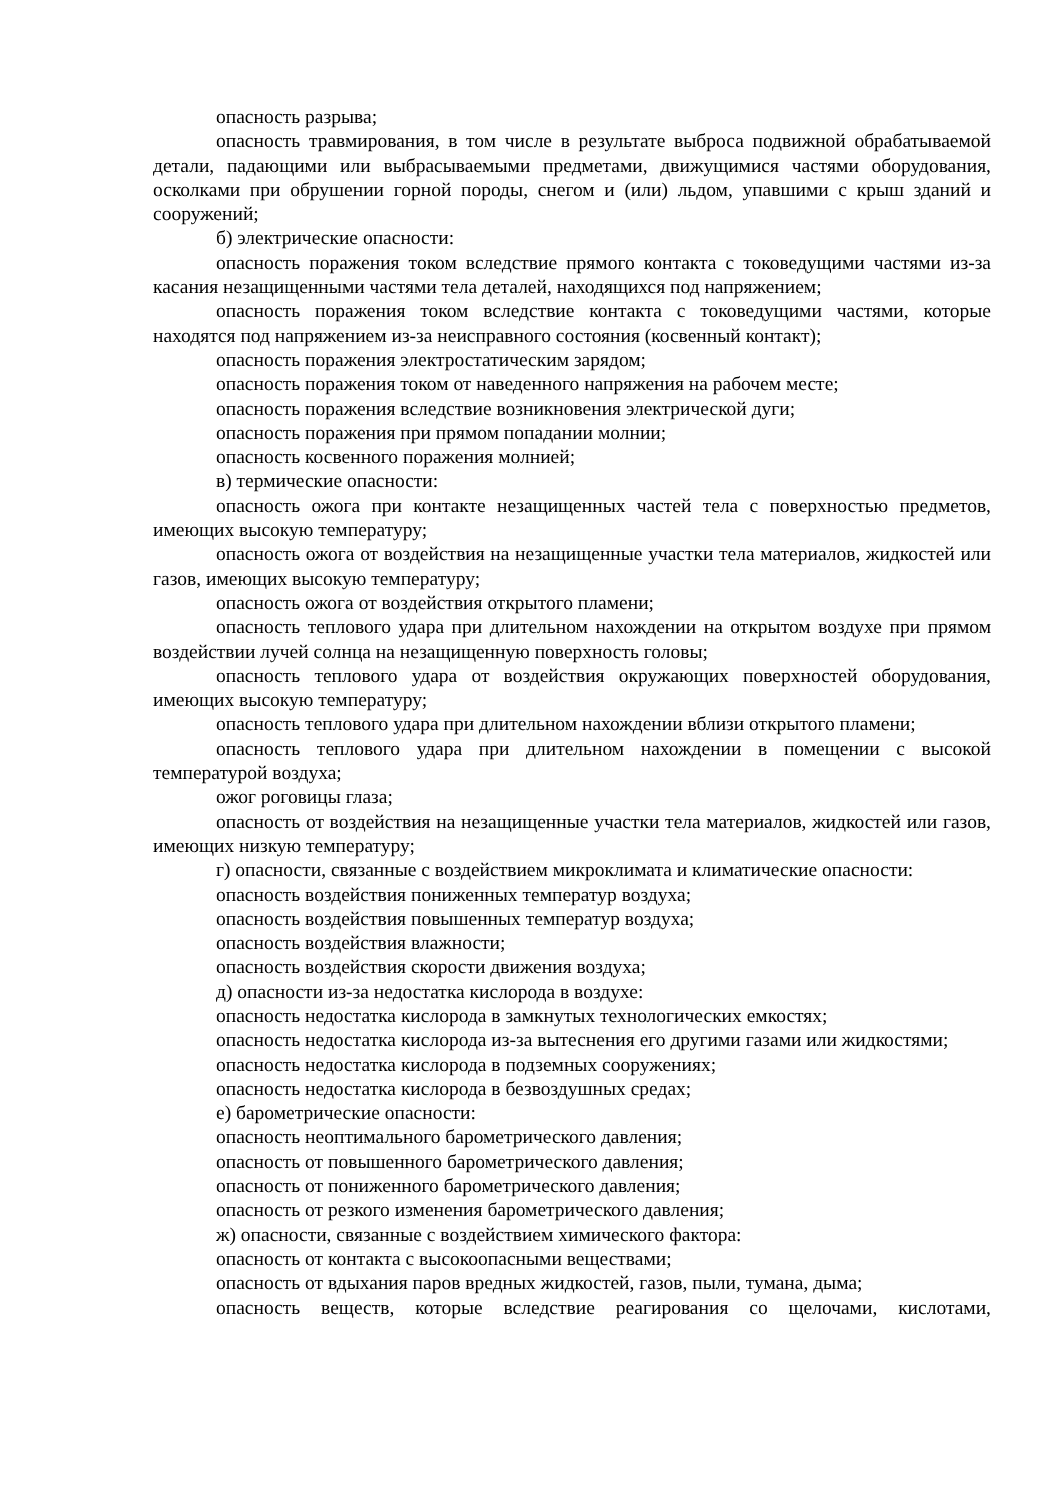опасность разрыва;
опасность травмирования, в том числе в результате выброса подвижной обрабатываемой детали, падающими или выбрасываемыми предметами, движущимися частями оборудования, осколками при обрушении горной породы, снегом и (или) льдом, упавшими с крыш зданий и сооружений;
б) электрические опасности:
опасность поражения током вследствие прямого контакта с токоведущими частями из-за касания незащищенными частями тела деталей, находящихся под напряжением;
опасность поражения током вследствие контакта с токоведущими частями, которые находятся под напряжением из-за неисправного состояния (косвенный контакт);
опасность поражения электростатическим зарядом;
опасность поражения током от наведенного напряжения на рабочем месте;
опасность поражения вследствие возникновения электрической дуги;
опасность поражения при прямом попадании молнии;
опасность косвенного поражения молнией;
в) термические опасности:
опасность ожога при контакте незащищенных частей тела с поверхностью предметов, имеющих высокую температуру;
опасность ожога от воздействия на незащищенные участки тела материалов, жидкостей или газов, имеющих высокую температуру;
опасность ожога от воздействия открытого пламени;
опасность теплового удара при длительном нахождении на открытом воздухе при прямом воздействии лучей солнца на незащищенную поверхность головы;
опасность теплового удара от воздействия окружающих поверхностей оборудования, имеющих высокую температуру;
опасность теплового удара при длительном нахождении вблизи открытого пламени;
опасность теплового удара при длительном нахождении в помещении с высокой температурой воздуха;
ожог роговицы глаза;
опасность от воздействия на незащищенные участки тела материалов, жидкостей или газов, имеющих низкую температуру;
г) опасности, связанные с воздействием микроклимата и климатические опасности:
опасность воздействия пониженных температур воздуха;
опасность воздействия повышенных температур воздуха;
опасность воздействия влажности;
опасность воздействия скорости движения воздуха;
д) опасности из-за недостатка кислорода в воздухе:
опасность недостатка кислорода в замкнутых технологических емкостях;
опасность недостатка кислорода из-за вытеснения его другими газами или жидкостями;
опасность недостатка кислорода в подземных сооружениях;
опасность недостатка кислорода в безвоздушных средах;
е) барометрические опасности:
опасность неоптимального барометрического давления;
опасность от повышенного барометрического давления;
опасность от пониженного барометрического давления;
опасность от резкого изменения барометрического давления;
ж) опасности, связанные с воздействием химического фактора:
опасность от контакта с высокоопасными веществами;
опасность от вдыхания паров вредных жидкостей, газов, пыли, тумана, дыма;
опасность веществ, которые вследствие реагирования со щелочами, кислотами,